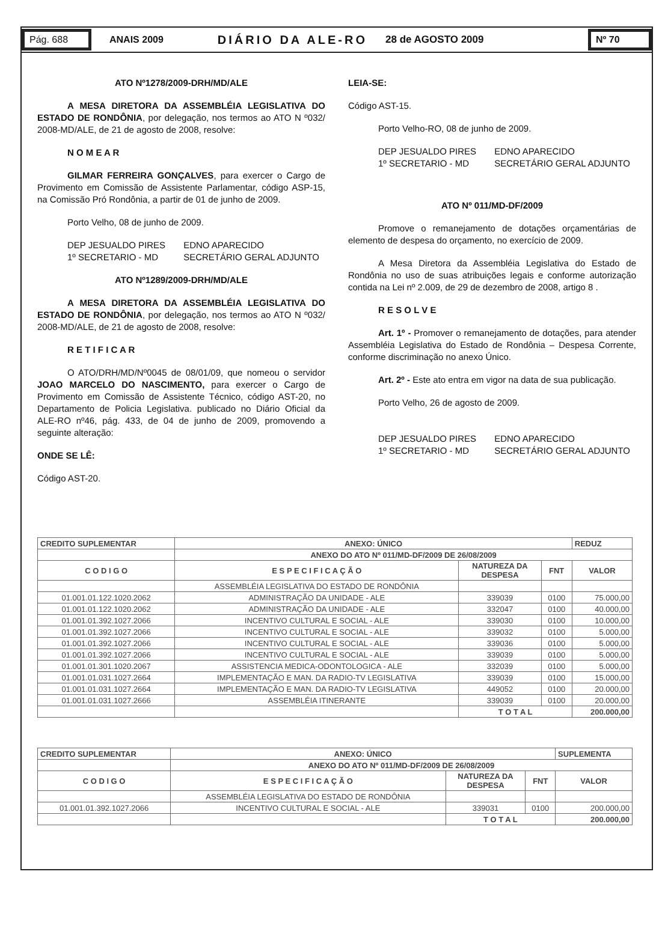Pág. 688
ANAIS 2009 DIÁRIO DA ALE-RO 28 de AGOSTO 2009
Nº 70
ATO Nº1278/2009-DRH/MD/ALE
A MESA DIRETORA DA ASSEMBLÉIA LEGISLATIVA DO ESTADO DE RONDÔNIA, por delegação, nos termos ao ATO N º032/ 2008-MD/ALE, de 21 de agosto de 2008, resolve:
N O M E A R
GILMAR FERREIRA GONÇALVES, para exercer o Cargo de Provimento em Comissão de Assistente Parlamentar, código ASP-15, na Comissão Pró Rondônia, a partir de 01 de junho de 2009.
Porto Velho, 08 de junho de 2009.
DEP JESUALDO PIRES
1º SECRETARIO - MD
EDNO APARECIDO
SECRETÁRIO GERAL ADJUNTO
ATO Nº1289/2009-DRH/MD/ALE
A MESA DIRETORA DA ASSEMBLÉIA LEGISLATIVA DO ESTADO DE RONDÔNIA, por delegação, nos termos ao ATO N º032/ 2008-MD/ALE, de 21 de agosto de 2008, resolve:
R E T I F I C A R
O ATO/DRH/MD/Nº0045 de 08/01/09, que nomeou o servidor JOAO MARCELO DO NASCIMENTO, para exercer o Cargo de Provimento em Comissão de Assistente Técnico, código AST-20, no Departamento de Policia Legislativa. publicado no Diário Oficial da ALE-RO nº46, pág. 433, de 04 de junho de 2009, promovendo a seguinte alteração:
ONDE SE LÊ:
Código AST-20.
LEIA-SE:
Código AST-15.
Porto Velho-RO, 08 de junho de 2009.
DEP JESUALDO PIRES
1º SECRETARIO - MD
EDNO APARECIDO
SECRETÁRIO GERAL ADJUNTO
ATO Nº 011/MD-DF/2009
Promove o remanejamento de dotações orçamentárias de elemento de despesa do orçamento, no exercício de 2009.
A Mesa Diretora da Assembléia Legislativa do Estado de Rondônia no uso de suas atribuições legais e conforme autorização contida na Lei nº 2.009, de 29 de dezembro de 2008, artigo 8 .
R E S O L V E
Art. 1º - Promover o remanejamento de dotações, para atender Assembléia Legislativa do Estado de Rondônia – Despesa Corrente, conforme discriminação no anexo Único.
Art. 2º - Este ato entra em vigor na data de sua publicação.
Porto Velho, 26 de agosto de 2009.
DEP JESUALDO PIRES
1º SECRETARIO - MD
EDNO APARECIDO
SECRETÁRIO GERAL ADJUNTO
| CREDITO SUPLEMENTAR | ANEXO: ÚNICO | | | REDUZ |
| --- | --- | --- | --- | --- |
| | ANEXO DO ATO Nº 011/MD-DF/2009 DE 26/08/2009 | | | |
| C O D I G O | E S P E C I F I C A Ç Ã O | NATUREZA DA DESPESA | FNT | VALOR |
| | ASSEMBLÉIA LEGISLATIVA DO ESTADO DE RONDÔNIA | | | |
| 01.001.01.122.1020.2062 | ADMINISTRAÇÃO DA UNIDADE - ALE | 339039 | 0100 | 75.000,00 |
| 01.001.01.122.1020.2062 | ADMINISTRAÇÃO DA UNIDADE - ALE | 332047 | 0100 | 40.000,00 |
| 01.001.01.392.1027.2066 | INCENTIVO CULTURAL E SOCIAL - ALE | 339030 | 0100 | 10.000,00 |
| 01.001.01.392.1027.2066 | INCENTIVO CULTURAL E SOCIAL - ALE | 339032 | 0100 | 5.000,00 |
| 01.001.01.392.1027.2066 | INCENTIVO CULTURAL E SOCIAL - ALE | 339036 | 0100 | 5.000,00 |
| 01.001.01.392.1027.2066 | INCENTIVO CULTURAL E SOCIAL - ALE | 339039 | 0100 | 5.000,00 |
| 01.001.01.301.1020.2067 | ASSISTENCIA MEDICA-ODONTOLOGICA - ALE | 332039 | 0100 | 5.000,00 |
| 01.001.01.031.1027.2664 | IMPLEMENTAÇÃO E MAN. DA RADIO-TV LEGISLATIVA | 339039 | 0100 | 15.000,00 |
| 01.001.01.031.1027.2664 | IMPLEMENTAÇÃO E MAN. DA RADIO-TV LEGISLATIVA | 449052 | 0100 | 20.000,00 |
| 01.001.01.031.1027.2666 | ASSEMBLÉIA ITINERANTE | 339039 | 0100 | 20.000,00 |
| | | T O T A L | | 200.000,00 |
| CREDITO SUPLEMENTAR | ANEXO: ÚNICO | | | SUPLEMENTA |
| --- | --- | --- | --- | --- |
| | ANEXO DO ATO Nº 011/MD-DF/2009 DE 26/08/2009 | | | |
| C O D I G O | E S P E C I F I C A Ç Ã O | NATUREZA DA DESPESA | FNT | VALOR |
| | ASSEMBLÉIA LEGISLATIVA DO ESTADO DE RONDÔNIA | | | |
| 01.001.01.392.1027.2066 | INCENTIVO CULTURAL E SOCIAL - ALE | 339031 | 0100 | 200.000,00 |
| | | T O T A L | | 200.000,00 |